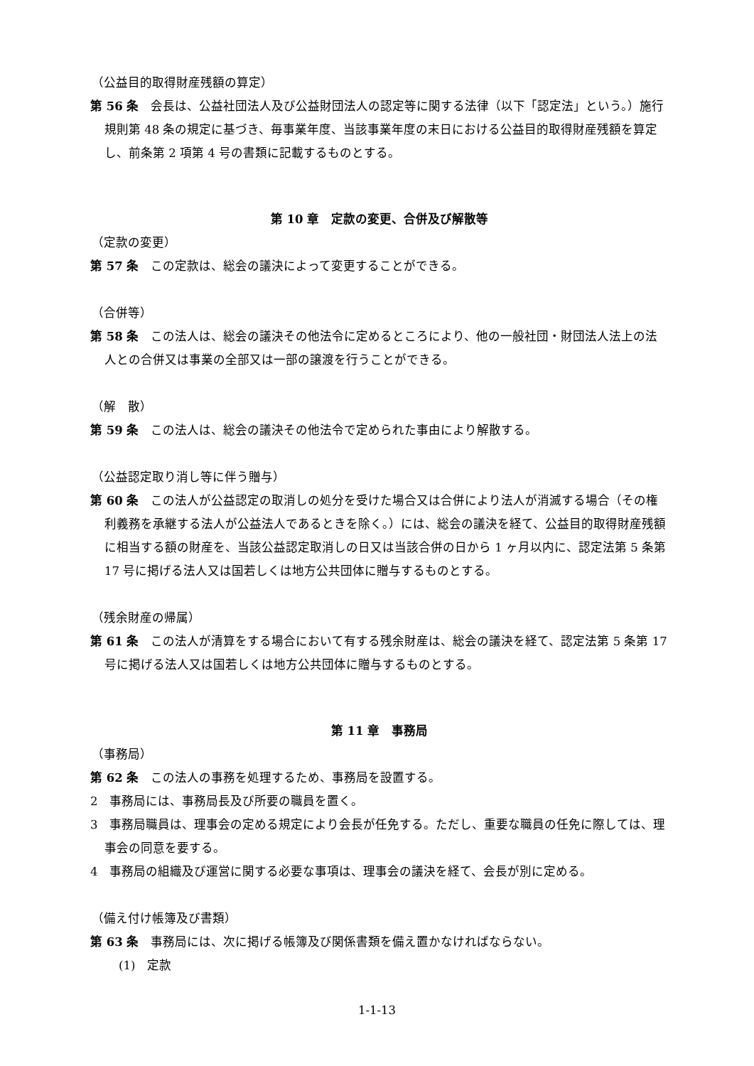（公益目的取得財産残額の算定）
第 56 条　会長は、公益社団法人及び公益財団法人の認定等に関する法律（以下「認定法」という。）施行規則第 48 条の規定に基づき、毎事業年度、当該事業年度の末日における公益目的取得財産残額を算定し、前条第 2 項第 4 号の書類に記載するものとする。
第 10 章　定款の変更、合併及び解散等
（定款の変更）
第 57 条　この定款は、総会の議決によって変更することができる。
（合併等）
第 58 条　この法人は、総会の議決その他法令に定めるところにより、他の一般社団・財団法人法上の法人との合併又は事業の全部又は一部の譲渡を行うことができる。
（解　散）
第 59 条　この法人は、総会の議決その他法令で定められた事由により解散する。
（公益認定取り消し等に伴う贈与）
第 60 条　この法人が公益認定の取消しの処分を受けた場合又は合併により法人が消滅する場合（その権利義務を承継する法人が公益法人であるときを除く。）には、総会の議決を経て、公益目的取得財産残額に相当する額の財産を、当該公益認定取消しの日又は当該合併の日から 1 ヶ月以内に、認定法第 5 条第 17 号に掲げる法人又は国若しくは地方公共団体に贈与するものとする。
（残余財産の帰属）
第 61 条　この法人が清算をする場合において有する残余財産は、総会の議決を経て、認定法第 5 条第 17 号に掲げる法人又は国若しくは地方公共団体に贈与するものとする。
第 11 章　事務局
（事務局）
第 62 条　この法人の事務を処理するため、事務局を設置する。
2　事務局には、事務局長及び所要の職員を置く。
3　事務局職員は、理事会の定める規定により会長が任免する。ただし、重要な職員の任免に際しては、理事会の同意を要する。
4　事務局の組織及び運営に関する必要な事項は、理事会の議決を経て、会長が別に定める。
（備え付け帳簿及び書類）
第 63 条　事務局には、次に掲げる帳簿及び関係書類を備え置かなければならない。
(1)　定款
1-1-13